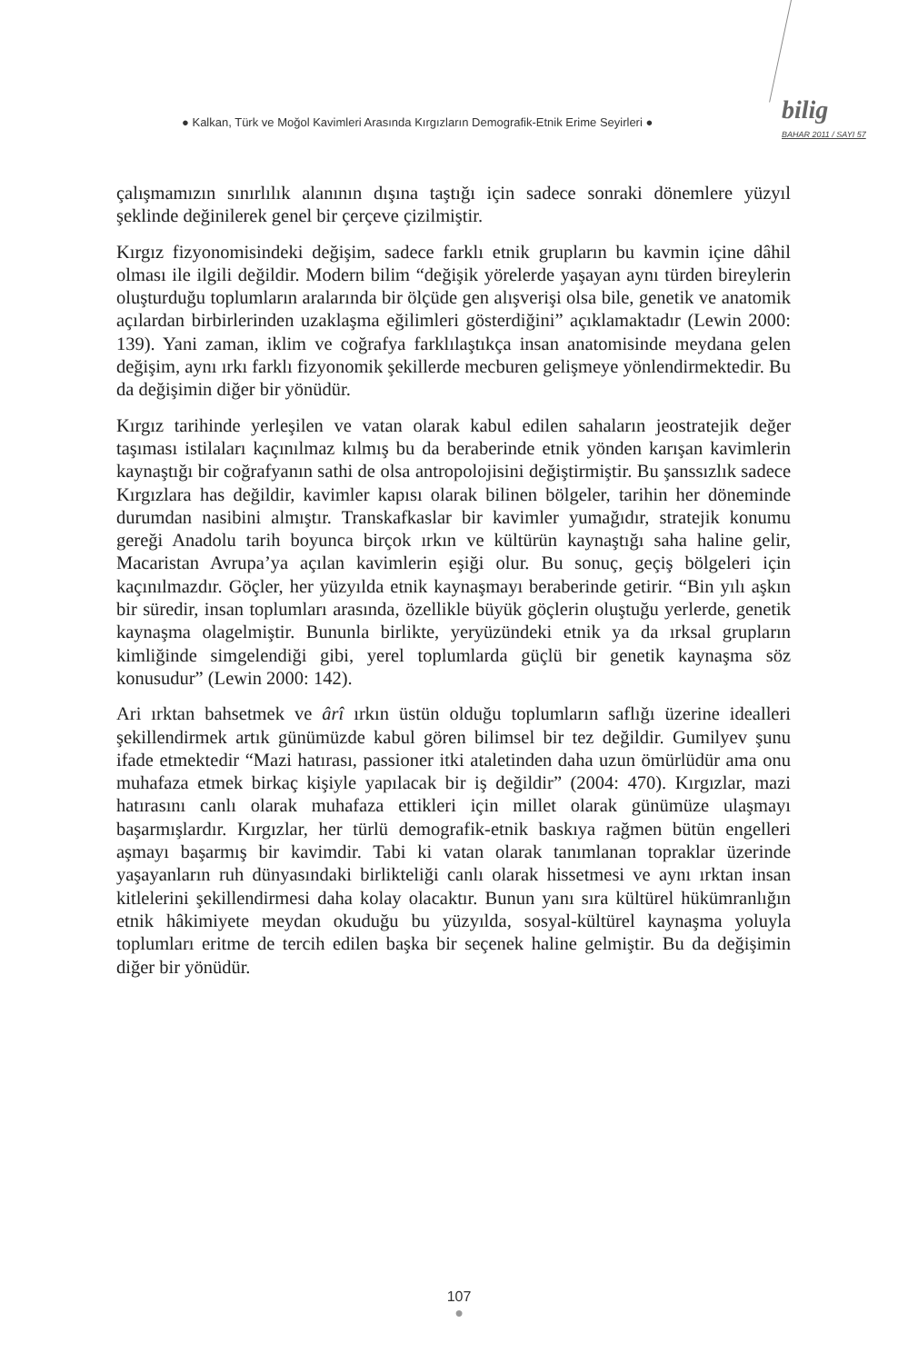● Kalkan, Türk ve Moğol Kavimleri Arasında Kırgızların Demografik-Etnik Erime Seyirleri ●
bilig
BAHAR 2011 / SAYI 57
çalışmamızın sınırlılık alanının dışına taştığı için sadece sonraki dönemlere yüzyıl şeklinde değinilerek genel bir çerçeve çizilmiştir.
Kırgız fizyonomisindeki değişim, sadece farklı etnik grupların bu kavmin içine dâhil olması ile ilgili değildir. Modern bilim “değişik yörelerde yaşayan aynı türden bireylerin oluşturduğu toplumların aralarında bir ölçüde gen alışverişi olsa bile, genetik ve anatomik açılardan birbirlerinden uzaklaşma eğilimleri gösterdiğini” açıklamaktadır (Lewin 2000: 139). Yani zaman, iklim ve coğrafya farklılaştıkça insan anatomisinde meydana gelen değişim, aynı ırkı farklı fizyonomik şekillerde mecburen gelişmeye yönlendirmektedir. Bu da değişimin diğer bir yönüdür.
Kırgız tarihinde yerleşilen ve vatan olarak kabul edilen sahaların jeostratejik değer taşıması istilaları kaçınılmaz kılmış bu da beraberinde etnik yönden karışan kavimlerin kaynaştığı bir coğrafyanın sathi de olsa antropolojisini değiştirmiştir. Bu şanssızlık sadece Kırgızlara has değildir, kavimler kapısı olarak bilinen bölgeler, tarihin her döneminde durumdan nasibini almıştır. Transkafkaslar bir kavimler yumağıdır, stratejik konumu gereği Anadolu tarih boyunca birçok ırkın ve kültürün kaynaştığı saha haline gelir, Macaristan Avrupa’ya açılan kavimlerin eşiği olur. Bu sonuç, geçiş bölgeleri için kaçınılmazdır. Göçler, her yüzyılda etnik kaynaşmayı beraberinde getirir. “Bin yılı aşkın bir süredir, insan toplumları arasında, özellikle büyük göçlerin oluştuğu yerlerde, genetik kaynaşma olagelmiştir. Bununla birlikte, yeryüzündeki etnik ya da ırksal grupların kimliğinde simgelendiği gibi, yerel toplumlarda güçlü bir genetik kaynaşma söz konusudur” (Lewin 2000: 142).
Ari ırktan bahsetmek ve ârî ırkın üstün olduğu toplumların saflığı üzerine idealleri şekillendirmek artık günümüzde kabul gören bilimsel bir tez değildir. Gumilyev şunu ifade etmektedir “Mazi hatırası, passioner itki ataletinden daha uzun ömürlüdür ama onu muhafaza etmek birkaç kişiyle yapılacak bir iş değildir” (2004: 470). Kırgızlar, mazi hatırasını canlı olarak muhafaza ettikleri için millet olarak günümüze ulaşmayı başarmışlardır. Kırgızlar, her türlü demografik-etnik baskıya rağmen bütün engelleri aşmayı başarmış bir kavimdir. Tabi ki vatan olarak tanımlanan topraklar üzerinde yaşayanların ruh dünyasındaki birlikteliği canlı olarak hissetmesi ve aynı ırktan insan kitlelerini şekillendirmesi daha kolay olacaktır. Bunun yanı sıra kültürel hükümranlığın etnik hâkimiyete meydan okuduğu bu yüzyılda, sosyal-kültürel kaynaşma yoluyla toplumları eritme de tercih edilen başka bir seçenek haline gelmiştir. Bu da değişimin diğer bir yönüdür.
107
●